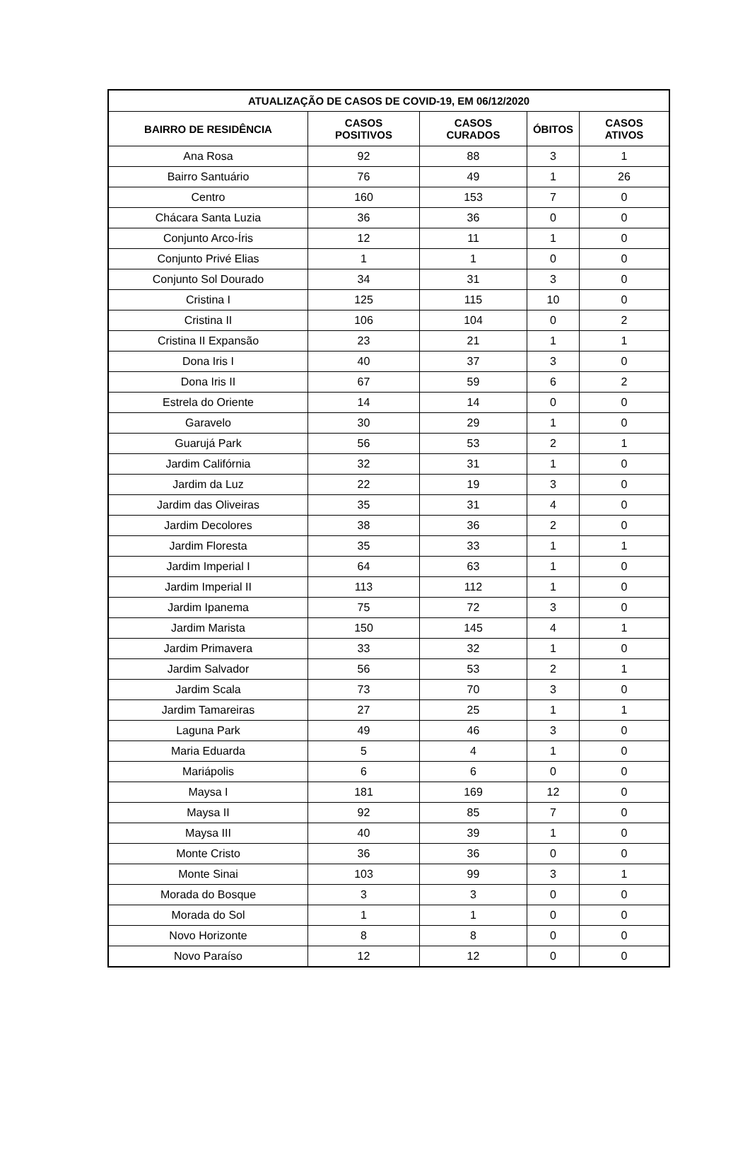| ATUALIZAÇÃO DE CASOS DE COVID-19, EM 06/12/2020 | | | | |
| --- | --- | --- | --- | --- |
| BAIRRO DE RESIDÊNCIA | CASOS POSITIVOS | CASOS CURADOS | ÓBITOS | CASOS ATIVOS |
| Ana Rosa | 92 | 88 | 3 | 1 |
| Bairro Santuário | 76 | 49 | 1 | 26 |
| Centro | 160 | 153 | 7 | 0 |
| Chácara Santa Luzia | 36 | 36 | 0 | 0 |
| Conjunto Arco-Íris | 12 | 11 | 1 | 0 |
| Conjunto Privé Elias | 1 | 1 | 0 | 0 |
| Conjunto Sol Dourado | 34 | 31 | 3 | 0 |
| Cristina I | 125 | 115 | 10 | 0 |
| Cristina II | 106 | 104 | 0 | 2 |
| Cristina II Expansão | 23 | 21 | 1 | 1 |
| Dona Iris I | 40 | 37 | 3 | 0 |
| Dona Iris II | 67 | 59 | 6 | 2 |
| Estrela do Oriente | 14 | 14 | 0 | 0 |
| Garavelo | 30 | 29 | 1 | 0 |
| Guarujá Park | 56 | 53 | 2 | 1 |
| Jardim Califórnia | 32 | 31 | 1 | 0 |
| Jardim da Luz | 22 | 19 | 3 | 0 |
| Jardim das Oliveiras | 35 | 31 | 4 | 0 |
| Jardim Decolores | 38 | 36 | 2 | 0 |
| Jardim Floresta | 35 | 33 | 1 | 1 |
| Jardim Imperial I | 64 | 63 | 1 | 0 |
| Jardim Imperial II | 113 | 112 | 1 | 0 |
| Jardim Ipanema | 75 | 72 | 3 | 0 |
| Jardim Marista | 150 | 145 | 4 | 1 |
| Jardim Primavera | 33 | 32 | 1 | 0 |
| Jardim Salvador | 56 | 53 | 2 | 1 |
| Jardim Scala | 73 | 70 | 3 | 0 |
| Jardim Tamareiras | 27 | 25 | 1 | 1 |
| Laguna Park | 49 | 46 | 3 | 0 |
| Maria Eduarda | 5 | 4 | 1 | 0 |
| Mariápolis | 6 | 6 | 0 | 0 |
| Maysa I | 181 | 169 | 12 | 0 |
| Maysa II | 92 | 85 | 7 | 0 |
| Maysa III | 40 | 39 | 1 | 0 |
| Monte Cristo | 36 | 36 | 0 | 0 |
| Monte Sinai | 103 | 99 | 3 | 1 |
| Morada do Bosque | 3 | 3 | 0 | 0 |
| Morada do Sol | 1 | 1 | 0 | 0 |
| Novo Horizonte | 8 | 8 | 0 | 0 |
| Novo Paraíso | 12 | 12 | 0 | 0 |